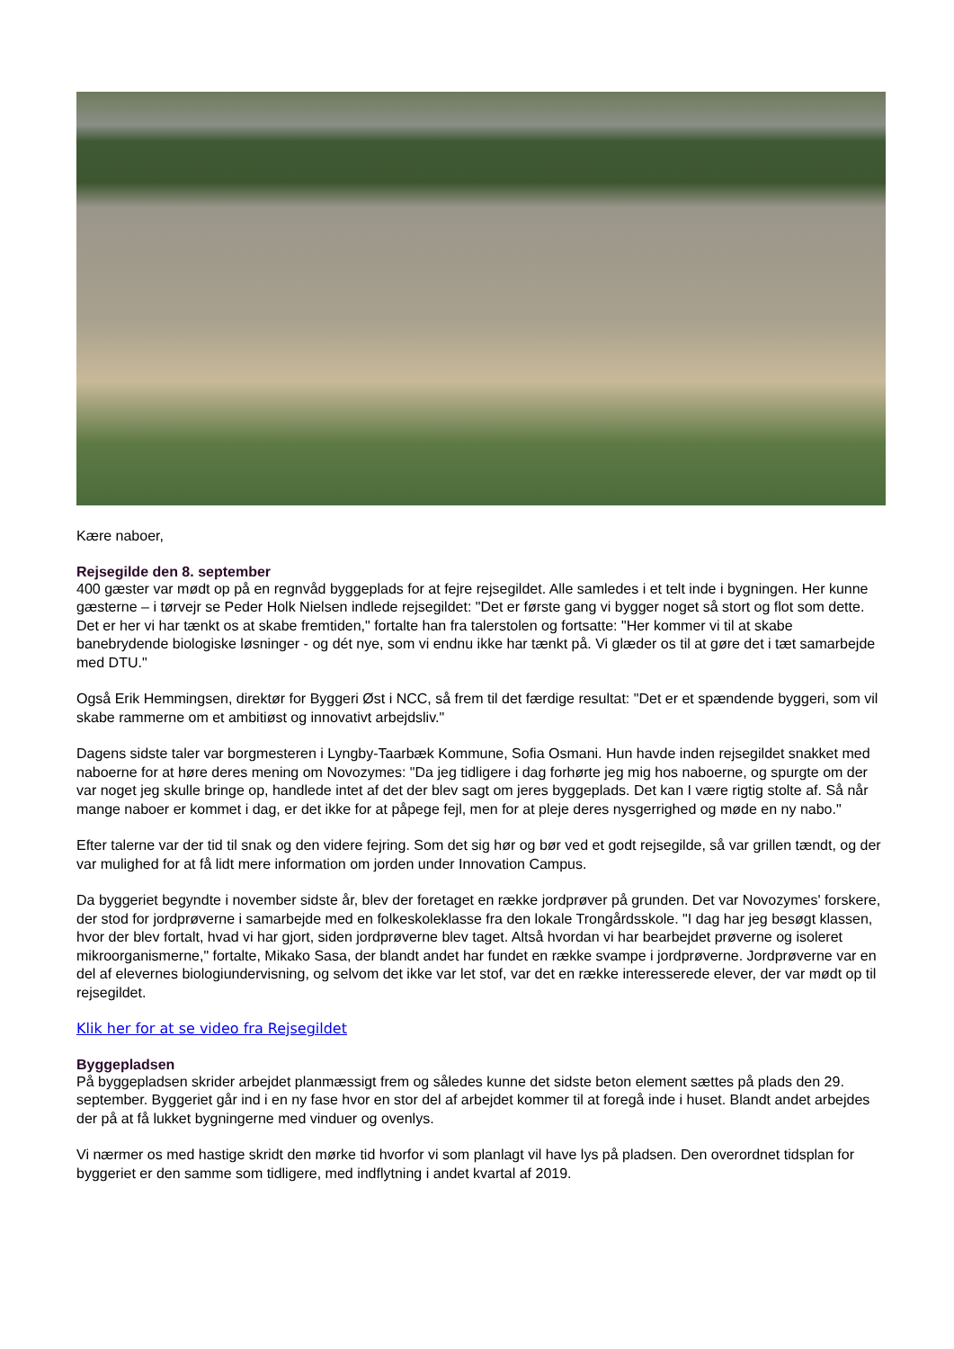Kære naboer,
Rejsegilde den 8. september
400 gæster var mødt op på en regnvåd byggeplads for at fejre rejsegildet. Alle samledes i et telt inde i bygningen. Her kunne gæsterne – i tørvejr se Peder Holk Nielsen indlede rejsegildet: "Det er første gang vi bygger noget så stort og flot som dette. Det er her vi har tænkt os at skabe fremtiden," fortalte han fra talerstolen og fortsatte: "Her kommer vi til at skabe banebrydende biologiske løsninger - og dét nye, som vi endnu ikke har tænkt på. Vi glæder os til at gøre det i tæt samarbejde med DTU."
Også Erik Hemmingsen, direktør for Byggeri Øst i NCC, så frem til det færdige resultat: "Det er et spændende byggeri, som vil skabe rammerne om et ambitiøst og innovativt arbejdsliv."
Dagens sidste taler var borgmesteren i Lyngby-Taarbæk Kommune, Sofia Osmani. Hun havde inden rejsegildet snakket med naboerne for at høre deres mening om Novozymes: "Da jeg tidligere i dag forhørte jeg mig hos naboerne, og spurgte om der var noget jeg skulle bringe op, handlede intet af det der blev sagt om jeres byggeplads. Det kan I være rigtig stolte af. Så når mange naboer er kommet i dag, er det ikke for at påpege fejl, men for at pleje deres nysgerrighed og møde en ny nabo."
Efter talerne var der tid til snak og den videre fejring. Som det sig hør og bør ved et godt rejsegilde, så var grillen tændt, og der var mulighed for at få lidt mere information om jorden under Innovation Campus.
Da byggeriet begyndte i november sidste år, blev der foretaget en række jordprøver på grunden. Det var Novozymes' forskere, der stod for jordprøverne i samarbejde med en folkeskoleklasse fra den lokale Trongårdsskole. "I dag har jeg besøgt klassen, hvor der blev fortalt, hvad vi har gjort, siden jordprøverne blev taget. Altså hvordan vi har bearbejdet prøverne og isoleret mikroorganismerne," fortalte, Mikako Sasa, der blandt andet har fundet en række svampe i jordprøverne. Jordprøverne var en del af elevernes biologiundervisning, og selvom det ikke var let stof, var det en række interesserede elever, der var mødt op til rejsegildet.
Klik her for at se video fra Rejsegildet
Byggepladsen
På byggepladsen skrider arbejdet planmæssigt frem og således kunne det sidste beton element sættes på plads den 29. september. Byggeriet går ind i en ny fase hvor en stor del af arbejdet kommer til at foregå inde i huset. Blandt andet arbejdes der på at få lukket bygningerne med vinduer og ovenlys.
Vi nærmer os med hastige skridt den mørke tid hvorfor vi som planlagt vil have lys på pladsen. Den overordnet tidsplan for byggeriet er den samme som tidligere, med indflytning i andet kvartal af 2019.